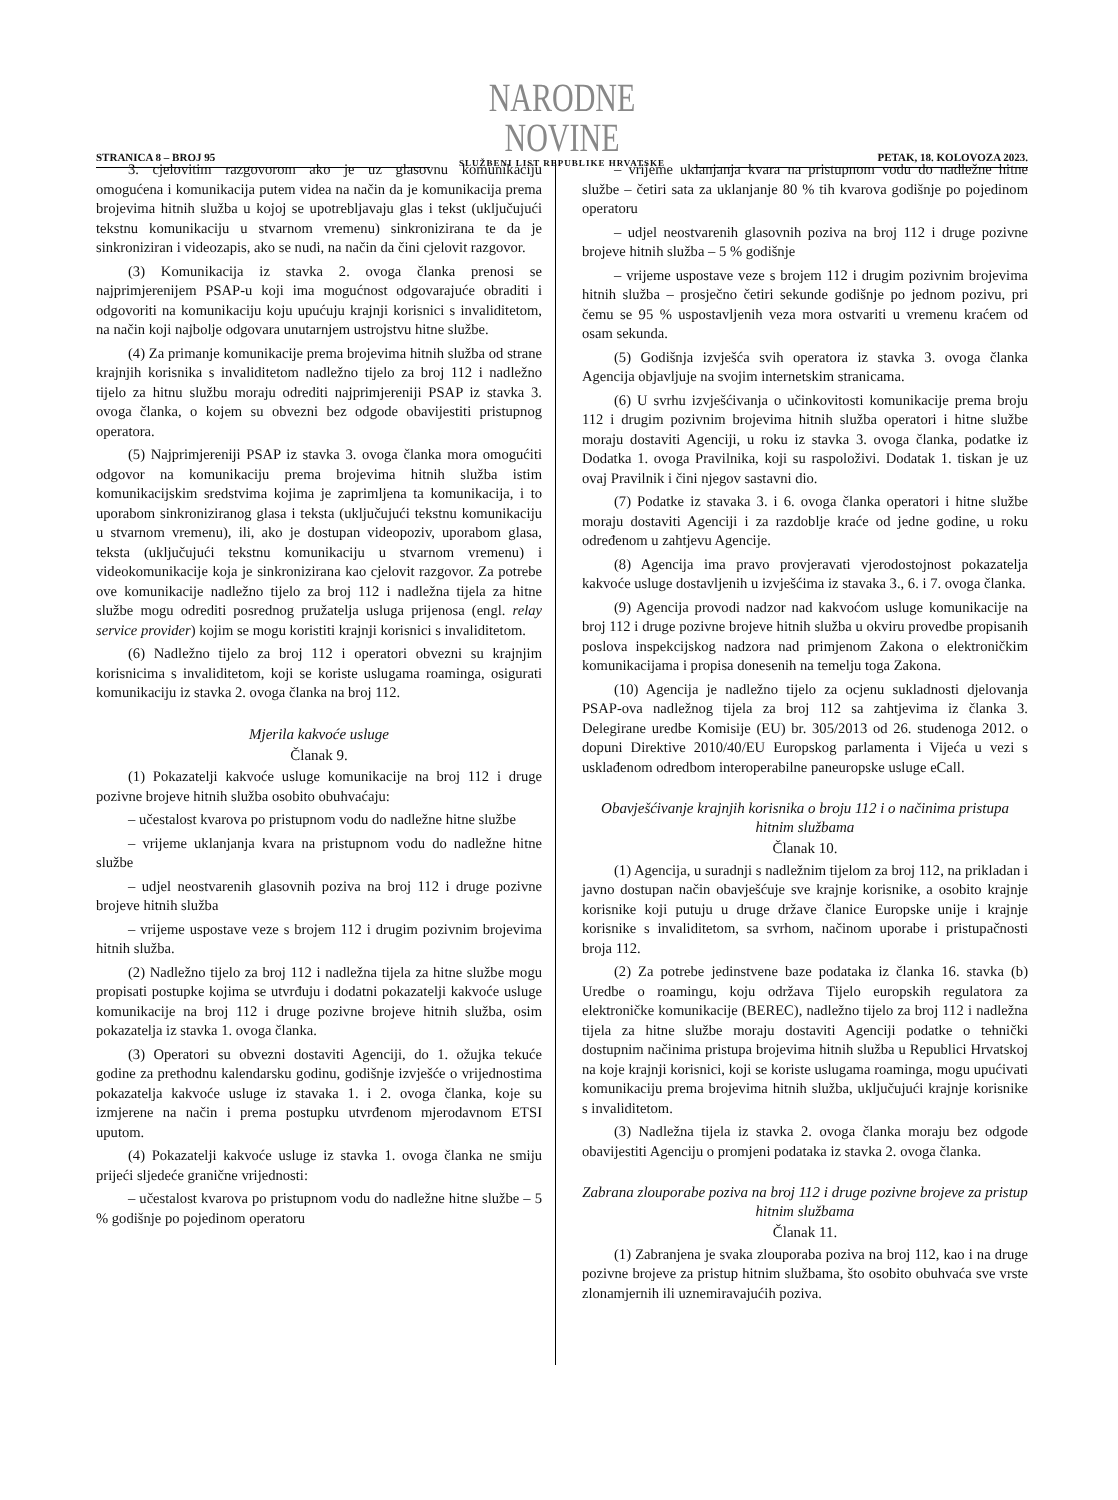STRANICA 8 – BROJ 95
NARODNE NOVINE
SLUŽBENI LIST REPUBLIKE HRVATSKE
PETAK, 18. KOLOVOZA 2023.
3. cjelovitim razgovorom ako je uz glasovnu komunikaciju omogućena i komunikacija putem videa na način da je komunikacija prema brojevima hitnih služba u kojoj se upotrebljavaju glas i tekst (uključujući tekstnu komunikaciju u stvarnom vremenu) sinkronizirana te da je sinkroniziran i videozapis, ako se nudi, na način da čini cjelovit razgovor.
(3) Komunikacija iz stavka 2. ovoga članka prenosi se najprimjerenijem PSAP-u koji ima mogućnost odgovarajuće obraditi i odgovoriti na komunikaciju koju upućuju krajnji korisnici s invaliditetom, na način koji najbolje odgovara unutarnjem ustrojstvu hitne službe.
(4) Za primanje komunikacije prema brojevima hitnih služba od strane krajnjih korisnika s invaliditetom nadležno tijelo za broj 112 i nadležno tijelo za hitnu službu moraju odrediti najprimjereniji PSAP iz stavka 3. ovoga članka, o kojem su obvezni bez odgode obavijestiti pristupnog operatora.
(5) Najprimjereniji PSAP iz stavka 3. ovoga članka mora omogućiti odgovor na komunikaciju prema brojevima hitnih služba istim komunikacijskim sredstvima kojima je zaprimljena ta komunikacija, i to uporabom sinkroniziranog glasa i teksta (uključujući tekstnu komunikaciju u stvarnom vremenu), ili, ako je dostupan videopoziv, uporabom glasa, teksta (uključujući tekstnu komunikaciju u stvarnom vremenu) i videokomunikacije koja je sinkronizirana kao cjelovit razgovor. Za potrebe ove komunikacije nadležno tijelo za broj 112 i nadležna tijela za hitne službe mogu odrediti posrednog pružatelja usluga prijenosa (engl. relay service provider) kojim se mogu koristiti krajnji korisnici s invaliditetom.
(6) Nadležno tijelo za broj 112 i operatori obvezni su krajnjim korisnicima s invaliditetom, koji se koriste uslugama roaminga, osigurati komunikaciju iz stavka 2. ovoga članka na broj 112.
Mjerila kakvoće usluge
Članak 9.
(1) Pokazatelji kakvoće usluge komunikacije na broj 112 i druge pozivne brojeve hitnih služba osobito obuhvaćaju:
– učestalost kvarova po pristupnom vodu do nadležne hitne službe
– vrijeme uklanjanja kvara na pristupnom vodu do nadležne hitne službe
– udjel neostvarenih glasovnih poziva na broj 112 i druge pozivne brojeve hitnih služba
– vrijeme uspostave veze s brojem 112 i drugim pozivnim brojevima hitnih služba.
(2) Nadležno tijelo za broj 112 i nadležna tijela za hitne službe mogu propisati postupke kojima se utvrđuju i dodatni pokazatelji kakvoće usluge komunikacije na broj 112 i druge pozivne brojeve hitnih služba, osim pokazatelja iz stavka 1. ovoga članka.
(3) Operatori su obvezni dostaviti Agenciji, do 1. ožujka tekuće godine za prethodnu kalendarsku godinu, godišnje izvješće o vrijednostima pokazatelja kakvoće usluge iz stavaka 1. i 2. ovoga članka, koje su izmjerene na način i prema postupku utvrđenom mjerodavnom ETSI uputom.
(4) Pokazatelji kakvoće usluge iz stavka 1. ovoga članka ne smiju prijeći sljedeće granične vrijednosti:
– učestalost kvarova po pristupnom vodu do nadležne hitne službe – 5 % godišnje po pojedinom operatoru
– vrijeme uklanjanja kvara na pristupnom vodu do nadležne hitne službe – četiri sata za uklanjanje 80 % tih kvarova godišnje po pojedinom operatoru
– udjel neostvarenih glasovnih poziva na broj 112 i druge pozivne brojeve hitnih služba – 5 % godišnje
– vrijeme uspostave veze s brojem 112 i drugim pozivnim brojevima hitnih služba – prosječno četiri sekunde godišnje po jednom pozivu, pri čemu se 95 % uspostavljenih veza mora ostvariti u vremenu kraćem od osam sekunda.
(5) Godišnja izvješća svih operatora iz stavka 3. ovoga članka Agencija objavljuje na svojim internetskim stranicama.
(6) U svrhu izvješćivanja o učinkovitosti komunikacije prema broju 112 i drugim pozivnim brojevima hitnih služba operatori i hitne službe moraju dostaviti Agenciji, u roku iz stavka 3. ovoga članka, podatke iz Dodatka 1. ovoga Pravilnika, koji su raspoloživi. Dodatak 1. tiskan je uz ovaj Pravilnik i čini njegov sastavni dio.
(7) Podatke iz stavaka 3. i 6. ovoga članka operatori i hitne službe moraju dostaviti Agenciji i za razdoblje kraće od jedne godine, u roku određenom u zahtjevu Agencije.
(8) Agencija ima pravo provjeravati vjerodostojnost pokazatelja kakvoće usluge dostavljenih u izvješćima iz stavaka 3., 6. i 7. ovoga članka.
(9) Agencija provodi nadzor nad kakvoćom usluge komunikacije na broj 112 i druge pozivne brojeve hitnih služba u okviru provedbe propisanih poslova inspekcijskog nadzora nad primjenom Zakona o elektroničkim komunikacijama i propisa donesenih na temelju toga Zakona.
(10) Agencija je nadležno tijelo za ocjenu sukladnosti djelovanja PSAP-ova nadležnog tijela za broj 112 sa zahtjevima iz članka 3. Delegirane uredbe Komisije (EU) br. 305/2013 od 26. studenoga 2012. o dopuni Direktive 2010/40/EU Europskog parlamenta i Vijeća u vezi s usklađenom odredbom interoperabilne paneuropske usluge eCall.
Obavješćivanje krajnjih korisnika o broju 112 i o načinima pristupa hitnim službama
Članak 10.
(1) Agencija, u suradnji s nadležnim tijelom za broj 112, na prikladan i javno dostupan način obavješćuje sve krajnje korisnike, a osobito krajnje korisnike koji putuju u druge države članice Europske unije i krajnje korisnike s invaliditetom, sa svrhom, načinom uporabe i pristupačnosti broja 112.
(2) Za potrebe jedinstvene baze podataka iz članka 16. stavka (b) Uredbe o roamingu, koju održava Tijelo europskih regulatora za elektroničke komunikacije (BEREC), nadležno tijelo za broj 112 i nadležna tijela za hitne službe moraju dostaviti Agenciji podatke o tehnički dostupnim načinima pristupa brojevima hitnih služba u Republici Hrvatskoj na koje krajnji korisnici, koji se koriste uslugama roaminga, mogu upućivati komunikaciju prema brojevima hitnih služba, uključujući krajnje korisnike s invaliditetom.
(3) Nadležna tijela iz stavka 2. ovoga članka moraju bez odgode obavijestiti Agenciju o promjeni podataka iz stavka 2. ovoga članka.
Zabrana zlouporabe poziva na broj 112 i druge pozivne brojeve za pristup hitnim službama
Članak 11.
(1) Zabranjena je svaka zlouporaba poziva na broj 112, kao i na druge pozivne brojeve za pristup hitnim službama, što osobito obuhvaća sve vrste zlonamjernih ili uznemiravajućih poziva.